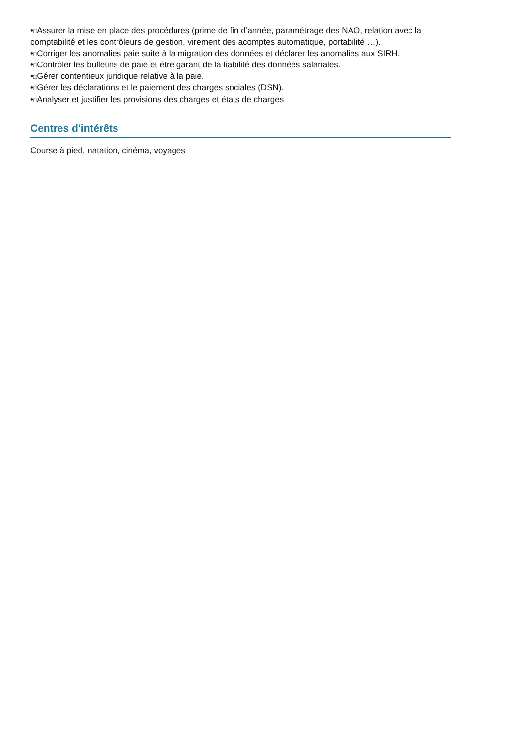•□Assurer la mise en place des procédures (prime de fin d’année, paramétrage des NAO, relation avec la comptabilité et les contrôleurs de gestion, virement des acomptes automatique, portabilité …).
•□Corriger les anomalies paie suite à la migration des données et déclarer les anomalies aux SIRH.
•□Contrôler les bulletins de paie et être garant de la fiabilité des données salariales.
•□Gérer contentieux juridique relative à la paie.
•□Gérer les déclarations et le paiement des charges sociales (DSN).
•□Analyser et justifier les provisions des charges et états de charges
Centres d'intérêts
Course à pied, natation, cinéma, voyages